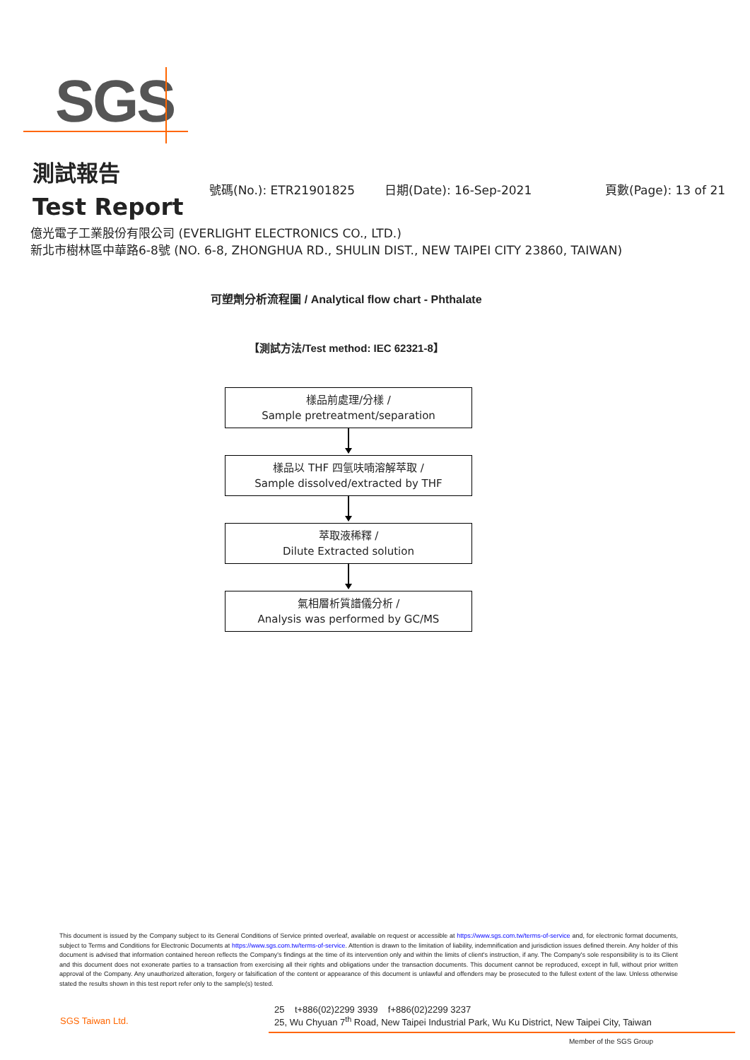SGS
測試報告
Test Report
號碼(No.): ETR21901825 日期(Date): 16-Sep-2021 頁數(Page): 13 of 21
億光電子工業股份有限公司 (EVERLIGHT ELECTRONICS CO., LTD.)
新北市樹林區中華路6-8號 (NO. 6-8, ZHONGHUA RD., SHULIN DIST., NEW TAIPEI CITY 23860, TAIWAN)
可塑劑分析流程圖 / Analytical flow chart - Phthalate
【測試方法/Test method: IEC 62321-8】
樣品前處理/分樣 /
Sample pretreatment/separation
樣品以 THF 四氫呋喃溶解萃取 /
Sample dissolved/extracted by THF
萃取液稀釋 /
Dilute Extracted solution
氣相層析質譜儀分析 /
Analysis was performed by GC/MS
This document is issued by the Company subject to its General Conditions of Service printed overleaf, available on request or accessible at https://www.sgs.com.tw/terms-of-service and, for electronic format documents, subject to Terms and Conditions for Electronic Documents at https://www.sgs.com.tw/terms-of-service. Attention is drawn to the limitation of liability, indemnification and jurisdiction issues defined therein. Any holder of this document is advised that information contained hereon reflects the Company's findings at the time of its intervention only and within the limits of client's instruction, if any. The Company's sole responsibility is to its Client and this document does not exonerate parties to a transaction from exercising all their rights and obligations under the transaction documents. This document cannot be reproduced, except in full, without prior written approval of the Company. Any unauthorized alteration, forgery or falsification of the content or appearance of this document is unlawful and offenders may be prosecuted to the fullest extent of the law. Unless otherwise stated the results shown in this test report refer only to the sample(s) tested.
SGS Taiwan Ltd.
25 t+886(02)2299 3939 f+886(02)2299 3237
25, Wu Chyuan 7<sup>th</sup> Road, New Taipei Industrial Park, Wu Ku District, New Taipei City, Taiwan
Member of the SGS Group